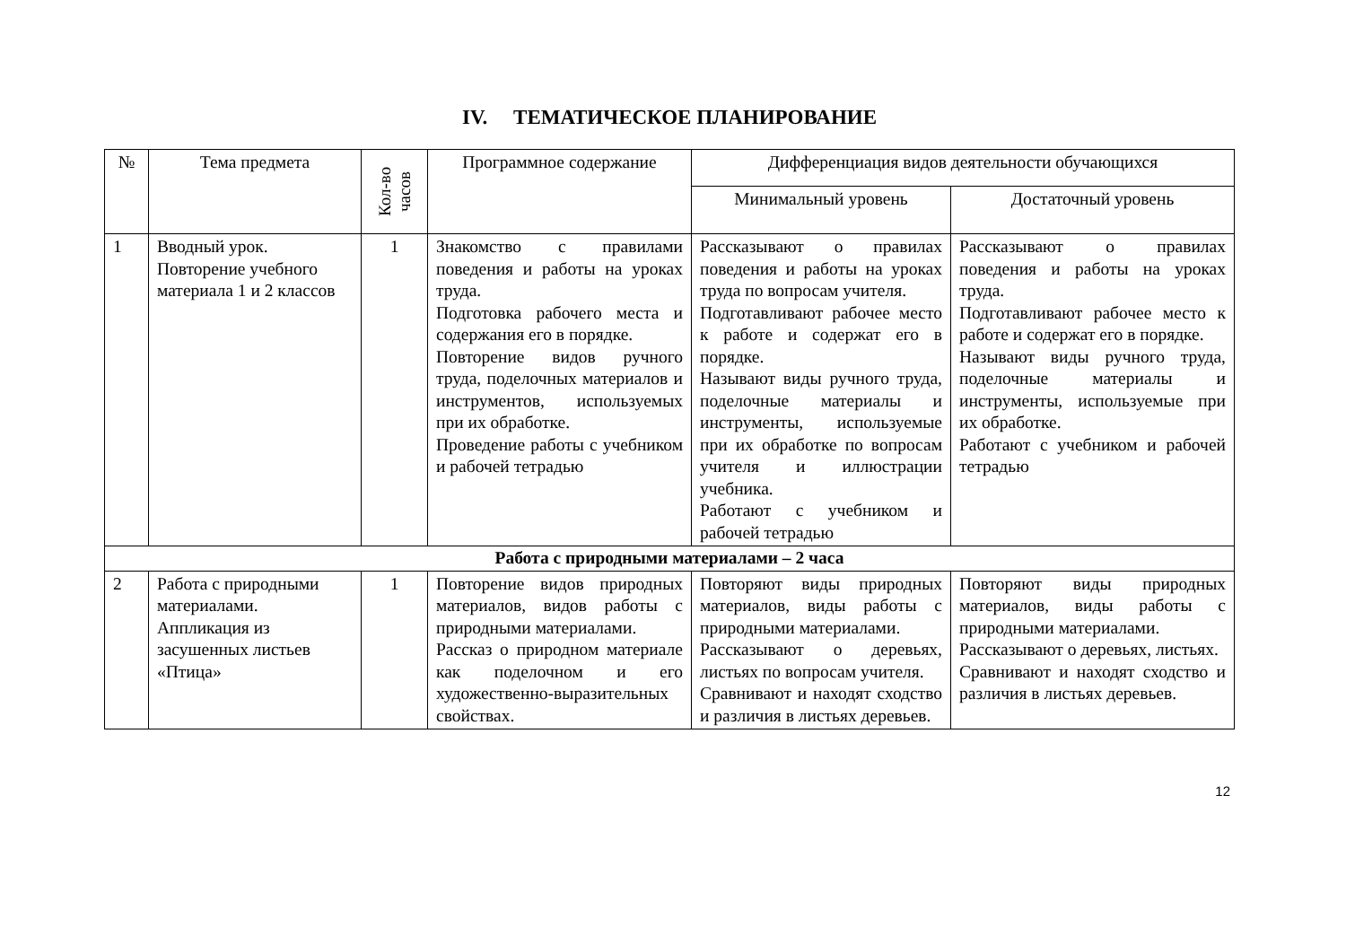IV. ТЕМАТИЧЕСКОЕ ПЛАНИРОВАНИЕ
| № | Тема предмета | Кол-во часов | Программное содержание | Дифференциация видов деятельности обучающихся | |
| --- | --- | --- | --- | --- | --- |
| | | | | Минимальный уровень | Достаточный уровень |
| 1 | Вводный урок. Повторение учебного материала 1 и 2 классов | 1 | Знакомство с правилами поведения и работы на уроках труда. Подготовка рабочего места и содержания его в порядке. Повторение видов ручного труда, поделочных материалов и инструментов, используемых при их обработке. Проведение работы с учебником и рабочей тетрадью | Рассказывают о правилах поведения и работы на уроках труда по вопросам учителя. Подготавливают рабочее место к работе и содержат его в порядке. Называют виды ручного труда, поделочные материалы и инструменты, используемые при их обработке по вопросам учителя и иллюстрации учебника. Работают с учебником и рабочей тетрадью | Рассказывают о правилах поведения и работы на уроках труда. Подготавливают рабочее место к работе и содержат его в порядке. Называют виды ручного труда, поделочные материалы и инструменты, используемые при их обработке. Работают с учебником и рабочей тетрадью |
| Работа с природными материалами – 2 часа | | | | | |
| 2 | Работа с природными материалами. Аппликация из засушенных листьев «Птица» | 1 | Повторение видов природных материалов, видов работы с природными материалами. Рассказ о природном материале как поделочном и его художественно-выразительных свойствах. | Повторяют виды природных материалов, виды работы с природными материалами. Рассказывают о деревьях, листьях по вопросам учителя. Сравнивают и находят сходство и различия в листьях деревьев. | Повторяют виды природных материалов, виды работы с природными материалами. Рассказывают о деревьях, листьях. Сравнивают и находят сходство и различия в листьях деревьев. |
12